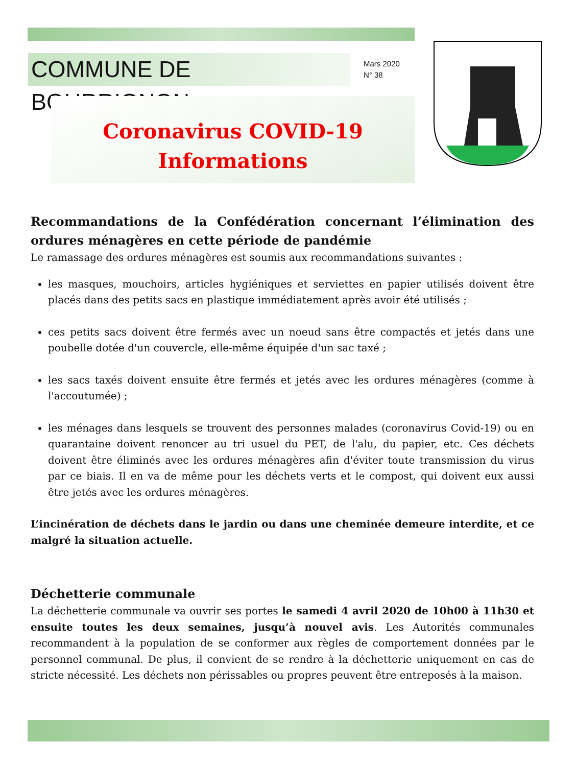COMMUNE DE BOURRIGNON
Mars 2020
N° 38
Coronavirus COVID-19
Informations
Recommandations de la Confédération concernant l’élimination des ordures ménagères en cette période de pandémie
Le ramassage des ordures ménagères est soumis aux recommandations suivantes :
les masques, mouchoirs, articles hygiéniques et serviettes en papier utilisés doivent être placés dans des petits sacs en plastique immédiatement après avoir été utilisés ;
ces petits sacs doivent être fermés avec un noeud sans être compactés et jetés dans une poubelle dotée d'un couvercle, elle-même équipée d'un sac taxé ;
les sacs taxés doivent ensuite être fermés et jetés avec les ordures ménagères (comme à l'accoutumée) ;
les ménages dans lesquels se trouvent des personnes malades (coronavirus Covid-19) ou en quarantaine doivent renoncer au tri usuel du PET, de l'alu, du papier, etc. Ces déchets doivent être éliminés avec les ordures ménagères afin d'éviter toute transmission du virus par ce biais. Il en va de même pour les déchets verts et le compost, qui doivent eux aussi être jetés avec les ordures ménagères.
L’incinération de déchets dans le jardin ou dans une cheminée demeure interdite, et ce malgré la situation actuelle.
Déchetterie communale
La déchetterie communale va ouvrir ses portes le samedi 4 avril 2020 de 10h00 à 11h30 et ensuite toutes les deux semaines, jusqu’à nouvel avis. Les Autorités communales recommandent à la population de se conformer aux règles de comportement données par le personnel communal. De plus, il convient de se rendre à la déchetterie uniquement en cas de stricte nécessité. Les déchets non périssables ou propres peuvent être entreposés à la maison.